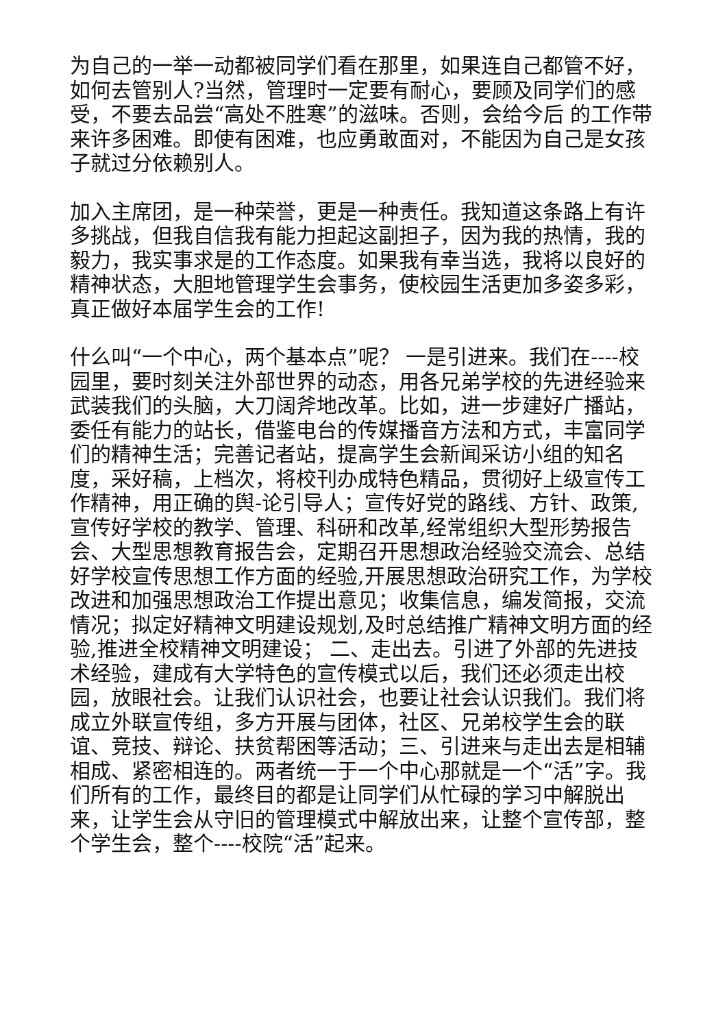为自己的一举一动都被同学们看在那里，如果连自己都管不好，如何去管别人?当然，管理时一定要有耐心，要顾及同学们的感受，不要去品尝“高处不胜寒”的滋味。否则，会给今后 的工作带来许多困难。即使有困难，也应勇敢面对，不能因为自己是女孩子就过分依赖别人。
加入主席团，是一种荣誉，更是一种责任。我知道这条路上有许多挑战，但我自信我有能力担起这副担子，因为我的热情，我的毅力，我实事求是的工作态度。如果我有幸当选，我将以良好的精神状态，大胆地管理学生会事务，使校园生活更加多姿多彩，真正做好本届学生会的工作!
什么叫“一个中心，两个基本点”呢？ 一是引进来。我们在----校园里，要时刻关注外部世界的动态，用各兄弟学校的先进经验来武装我们的头脑，大刀阔斧地改革。比如，进一步建好广播站，委任有能力的站长，借鉴电台的传媒播音方法和方式，丰富同学们的精神生活；完善记者站，提高学生会新闻采访小组的知名度，采好稿，上档次，将校刊办成特色精品，贯彻好上级宣传工作精神，用正确的舆-论引导人；宣传好党的路线、方针、政策,宣传好学校的教学、管理、科研和改革,经常组织大型形势报告会、大型思想教育报告会，定期召开思想政治经验交流会、总结好学校宣传思想工作方面的经验,开展思想政治研究工作，为学校改进和加强思想政治工作提出意见；收集信息，编发简报，交流情况；拟定好精神文明建设规划,及时总结推广精神文明方面的经验,推进全校精神文明建设； 二、走出去。引进了外部的先进技术经验，建成有大学特色的宣传模式以后，我们还必须走出校园，放眼社会。让我们认识社会，也要让社会认识我们。我们将成立外联宣传组，多方开展与团体，社区、兄弟校学生会的联谊、竞技、辩论、扶贫帮困等活动；三、引进来与走出去是相辅相成、紧密相连的。两者统一于一个中心那就是一个“活”字。我们所有的工作，最终目的都是让同学们从忙碌的学习中解脱出来，让学生会从守旧的管理模式中解放出来，让整个宣传部，整个学生会，整个----校院“活”起来。